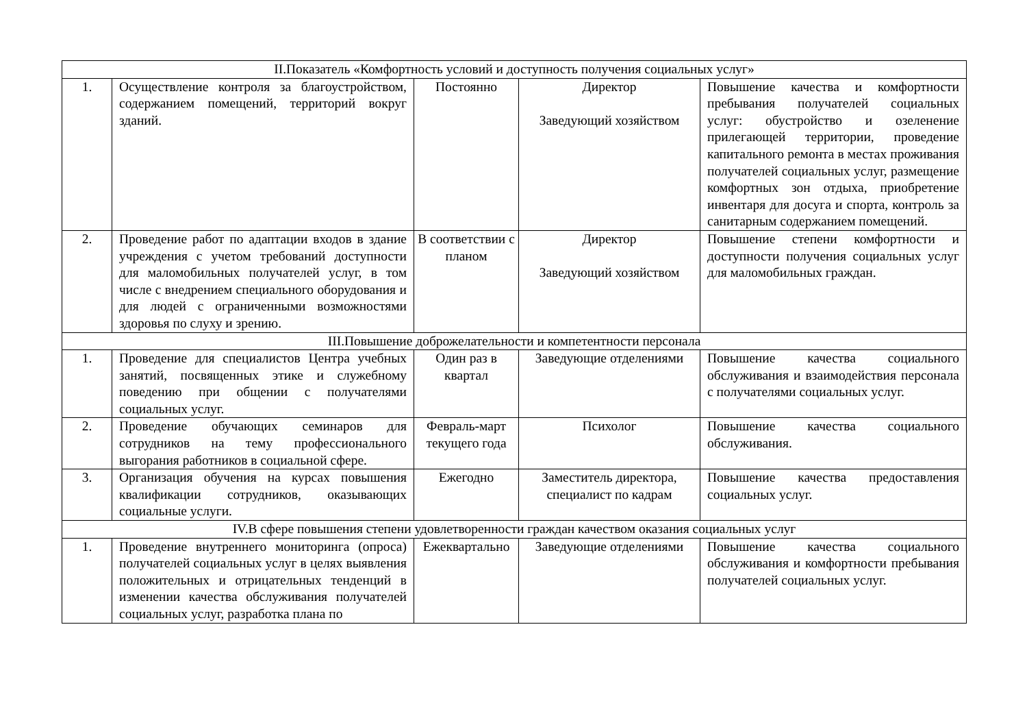| II.Показатель «Комфортность условий и доступность получения социальных услуг» | | | | |
| 1. | Осуществление контроля за благоустройством, содержанием помещений, территорий вокруг зданий. | Постоянно | Директор Заведующий хозяйством | Повышение качества и комфортности пребывания получателей социальных услуг: обустройство и озеленение прилегающей территории, проведение капитального ремонта в местах проживания получателей социальных услуг, размещение комфортных зон отдыха, приобретение инвентаря для досуга и спорта, контроль за санитарным содержанием помещений. |
| 2. | Проведение работ по адаптации входов в здание учреждения с учетом требований доступности для маломобильных получателей услуг, в том числе с внедрением специального оборудования и для людей с ограниченными возможностями здоровья по слуху и зрению. | В соответствии с планом | Директор Заведующий хозяйством | Повышение степени комфортности и доступности получения социальных услуг для маломобильных граждан. |
| III.Повышение доброжелательности и компетентности персонала | | | | |
| 1. | Проведение для специалистов Центра учебных занятий, посвященных этике и служебному поведению при общении с получателями социальных услуг. | Один раз в квартал | Заведующие отделениями | Повышение качества социального обслуживания и взаимодействия персонала с получателями социальных услуг. |
| 2. | Проведение обучающих семинаров для сотрудников на тему профессионального выгорания работников в социальной сфере. | Февраль-март текущего года | Психолог | Повышение качества социального обслуживания. |
| 3. | Организация обучения на курсах повышения квалификации сотрудников, оказывающих социальные услуги. | Ежегодно | Заместитель директора, специалист по кадрам | Повышение качества предоставления социальных услуг. |
| IV.В сфере повышения степени удовлетворенности граждан качеством оказания социальных услуг | | | | |
| 1. | Проведение внутреннего мониторинга (опроса) получателей социальных услуг в целях выявления положительных и отрицательных тенденций в изменении качества обслуживания получателей социальных услуг, разработка плана по | Ежеквартально | Заведующие отделениями | Повышение качества социального обслуживания и комфортности пребывания получателей социальных услуг. |